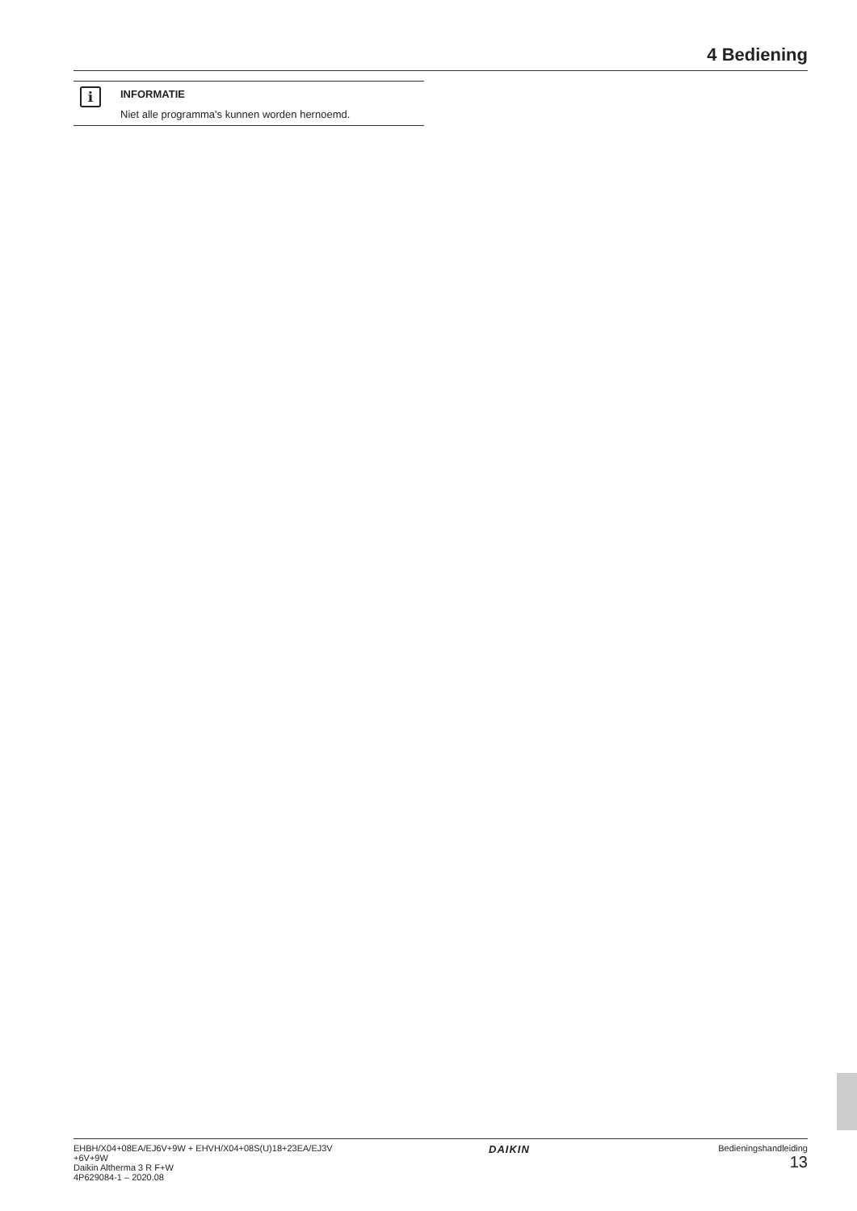4 Bediening
i
INFORMATIE
Niet alle programma's kunnen worden hernoemd.
EHBH/X04+08EA/EJ6V+9W + EHVH/X04+08S(U)18+23EA/EJ3V
+6V+9W
Daikin Altherma 3 R F+W
4P629084-1 – 2020.08
DAIKIN
Bedieningshandleiding
13